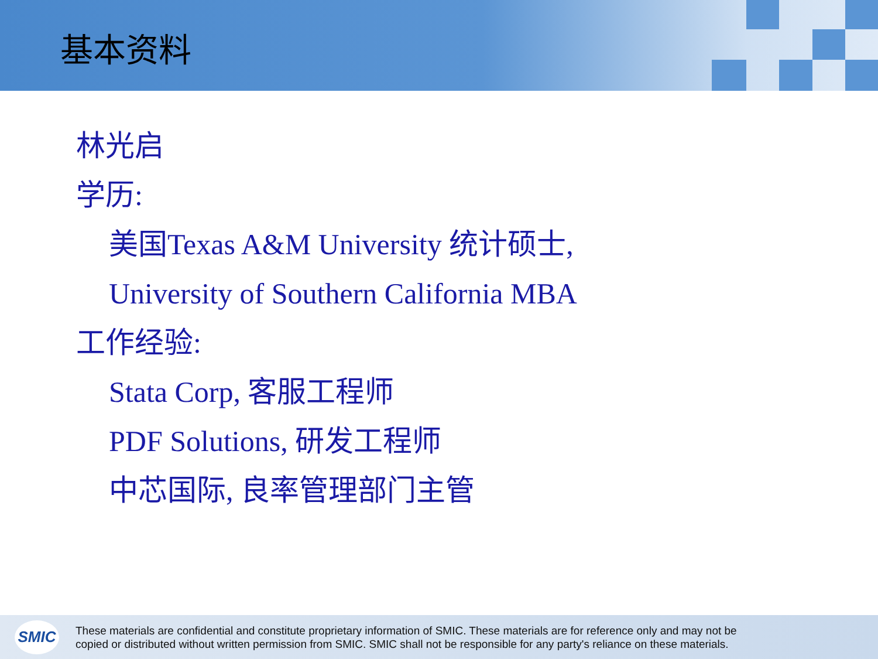基本资料
林光启
学历:
美国Texas A&M University 统计硕士,
University of Southern California MBA
工作经验:
Stata Corp, 客服工程师
PDF Solutions, 研发工程师
中芯国际, 良率管理部门主管
SMIC
These materials are confidential and constitute proprietary information of SMIC. These materials are for reference only and may not be
copied or distributed without written permission from SMIC. SMIC shall not be responsible for any party's reliance on these materials.